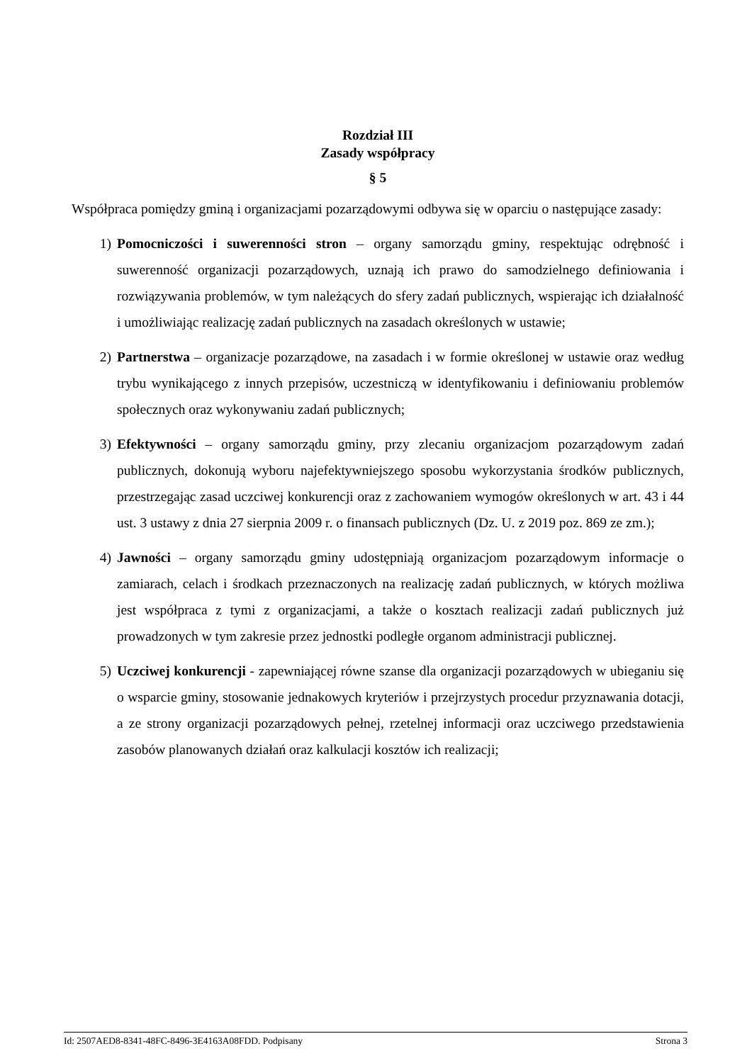Rozdział III
Zasady współpracy
§ 5
Współpraca pomiędzy gminą i organizacjami pozarządowymi odbywa się w oparciu o następujące zasady:
1) Pomocniczości i suwerenności stron – organy samorządu gminy, respektując odrębność i suwerenność organizacji pozarządowych, uznają ich prawo do samodzielnego definiowania i rozwiązywania problemów, w tym należących do sfery zadań publicznych, wspierając ich działalność i umożliwiając realizację zadań publicznych na zasadach określonych w ustawie;
2) Partnerstwa – organizacje pozarządowe, na zasadach i w formie określonej w ustawie oraz według trybu wynikającego z innych przepisów, uczestniczą w identyfikowaniu i definiowaniu problemów społecznych oraz wykonywaniu zadań publicznych;
3) Efektywności – organy samorządu gminy, przy zlecaniu organizacjom pozarządowym zadań publicznych, dokonują wyboru najefektywniejszego sposobu wykorzystania środków publicznych, przestrzegając zasad uczciwej konkurencji oraz z zachowaniem wymogów określonych w art. 43 i 44 ust. 3 ustawy z dnia 27 sierpnia 2009 r. o finansach publicznych (Dz. U. z 2019 poz. 869 ze zm.);
4) Jawności – organy samorządu gminy udostępniają organizacjom pozarządowym informacje o zamiarach, celach i środkach przeznaczonych na realizację zadań publicznych, w których możliwa jest współpraca z tymi z organizacjami, a także o kosztach realizacji zadań publicznych już prowadzonych w tym zakresie przez jednostki podległe organom administracji publicznej.
5) Uczciwej konkurencji - zapewniającej równe szanse dla organizacji pozarządowych w ubieganiu się o wsparcie gminy, stosowanie jednakowych kryteriów i przejrzystych procedur przyznawania dotacji, a ze strony organizacji pozarządowych pełnej, rzetelnej informacji oraz uczciwego przedstawienia zasobów planowanych działań oraz kalkulacji kosztów ich realizacji;
Id: 2507AED8-8341-48FC-8496-3E4163A08FDD. Podpisany Strona 3